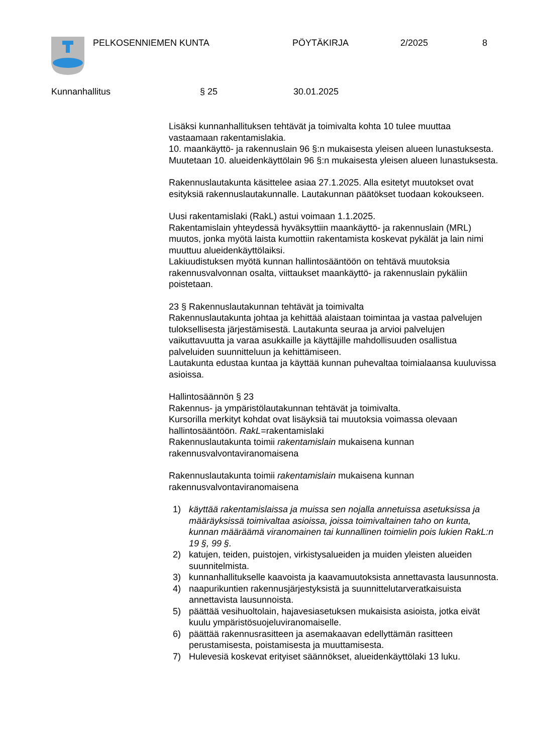PELKOSENNIEMEN KUNTA PÖYTÄKIRJA 2/2025 8
Kunnanhallitus § 25 30.01.2025
Lisäksi kunnanhallituksen tehtävät ja toimivalta kohta 10 tulee muuttaa vastaamaan rakentamislakia.
10. maankäyttö- ja rakennuslain 96 §:n mukaisesta yleisen alueen lunastuksesta. Muutetaan 10. alueidenkäyttölain 96 §:n mukaisesta yleisen alueen lunastuksesta.
Rakennuslautakunta käsittelee asiaa 27.1.2025. Alla esitetyt muutokset ovat esityksiä rakennuslautakunnalle. Lautakunnan päätökset tuodaan kokoukseen.
Uusi rakentamislaki (RakL) astui voimaan 1.1.2025.
Rakentamislain yhteydessä hyväksyttiin maankäyttö- ja rakennuslain (MRL) muutos, jonka myötä laista kumottiin rakentamista koskevat pykälät ja lain nimi muuttuu alueidenkäyttölaiksi.
Lakiuudistuksen myötä kunnan hallintosääntöön on tehtävä muutoksia rakennusvalvonnan osalta, viittaukset maankäyttö- ja rakennuslain pykäliin poistetaan.
23 § Rakennuslautakunnan tehtävät ja toimivalta
Rakennuslautakunta johtaa ja kehittää alaistaan toimintaa ja vastaa palvelujen tuloksellisesta järjestämisestä. Lautakunta seuraa ja arvioi palvelujen vaikuttavuutta ja varaa asukkaille ja käyttäjille mahdollisuuden osallistua palveluiden suunnitteluun ja kehittämiseen.
Lautakunta edustaa kuntaa ja käyttää kunnan puhevaltaa toimialaansa kuuluvissa asioissa.
Hallintosäännön § 23
Rakennus- ja ympäristölautakunnan tehtävät ja toimivalta.
Kursorilla merkityt kohdat ovat lisäyksiä tai muutoksia voimassa olevaan hallintosääntöön. RakL=rakentamislaki
Rakennuslautakunta toimii rakentamislain mukaisena kunnan rakennusvalvontaviranomaisena
Rakennuslautakunta toimii rakentamislain mukaisena kunnan rakennusvalvontaviranomaisena
1) käyttää rakentamislaissa ja muissa sen nojalla annetuissa asetuksissa ja määräyksissä toimivaltaa asioissa, joissa toimivaltainen taho on kunta, kunnan määräämä viranomainen tai kunnallinen toimielin pois lukien RakL:n 19 §, 99 §.
2) katujen, teiden, puistojen, virkistysalueiden ja muiden yleisten alueiden suunnitelmista.
3) kunnanhallitukselle kaavoista ja kaavamuutoksista annettavasta lausunnosta.
4) naapurikuntien rakennusjärjestyksistä ja suunnittelutarveratkaisuista annettavista lausunnoista.
5) päättää vesihuoltolain, hajavesiasetuksen mukaisista asioista, jotka eivät kuulu ympäristösuojeluviranomaiselle.
6) päättää rakennusrasitteen ja asemakaavan edellyttämän rasitteen perustamisesta, poistamisesta ja muuttamisesta.
7) Hulevesiä koskevat erityiset säännökset, alueidenkäyttölaki 13 luku.